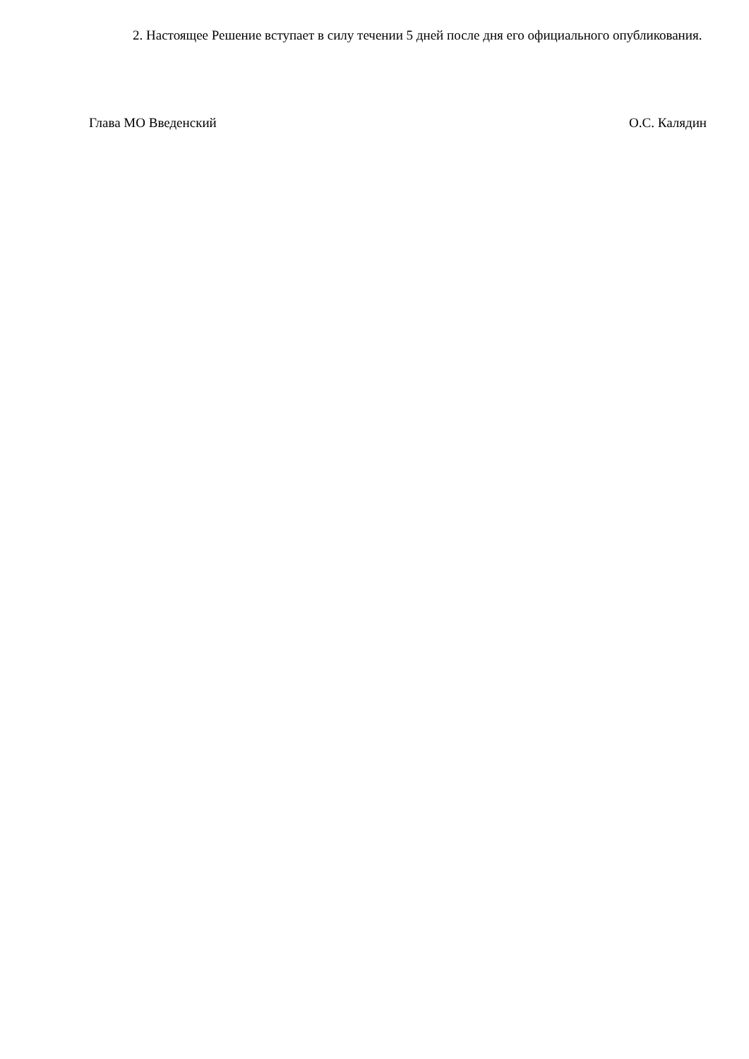2. Настоящее Решение вступает в силу течении 5 дней после дня его официального опубликования.
Глава МО Введенский О.С. Калядин